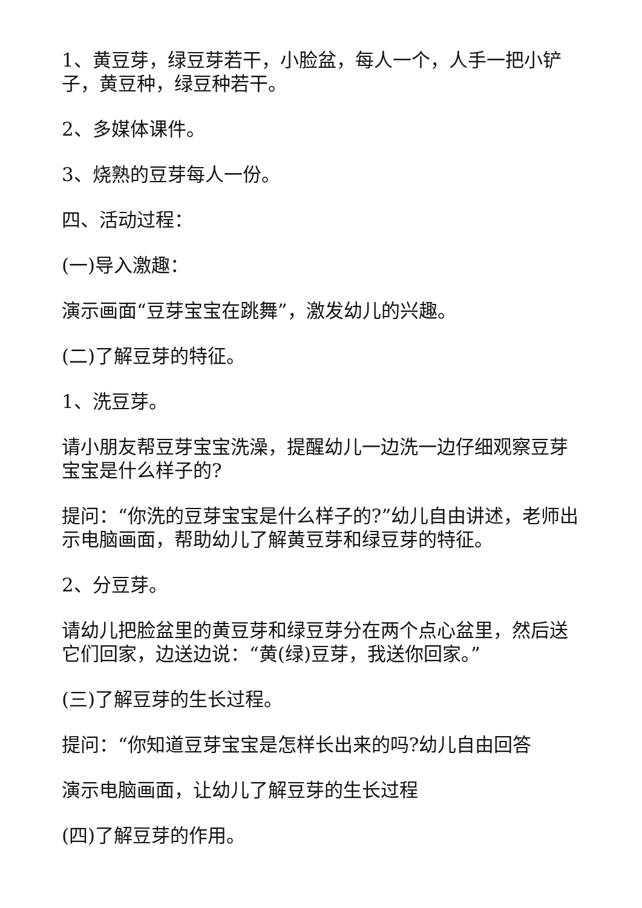1、黄豆芽，绿豆芽若干，小脸盆，每人一个，人手一把小铲子，黄豆种，绿豆种若干。
2、多媒体课件。
3、烧熟的豆芽每人一份。
四、活动过程：
(一)导入激趣：
演示画面“豆芽宝宝在跳舞”，激发幼儿的兴趣。
(二)了解豆芽的特征。
1、洗豆芽。
请小朋友帮豆芽宝宝洗澡，提醒幼儿一边洗一边仔细观察豆芽宝宝是什么样子的?
提问：“你洗的豆芽宝宝是什么样子的?”幼儿自由讲述，老师出示电脑画面，帮助幼儿了解黄豆芽和绿豆芽的特征。
2、分豆芽。
请幼儿把脸盆里的黄豆芽和绿豆芽分在两个点心盆里，然后送它们回家，边送边说：“黄(绿)豆芽，我送你回家。”
(三)了解豆芽的生长过程。
提问：“你知道豆芽宝宝是怎样长出来的吗?幼儿自由回答
演示电脑画面，让幼儿了解豆芽的生长过程
(四)了解豆芽的作用。